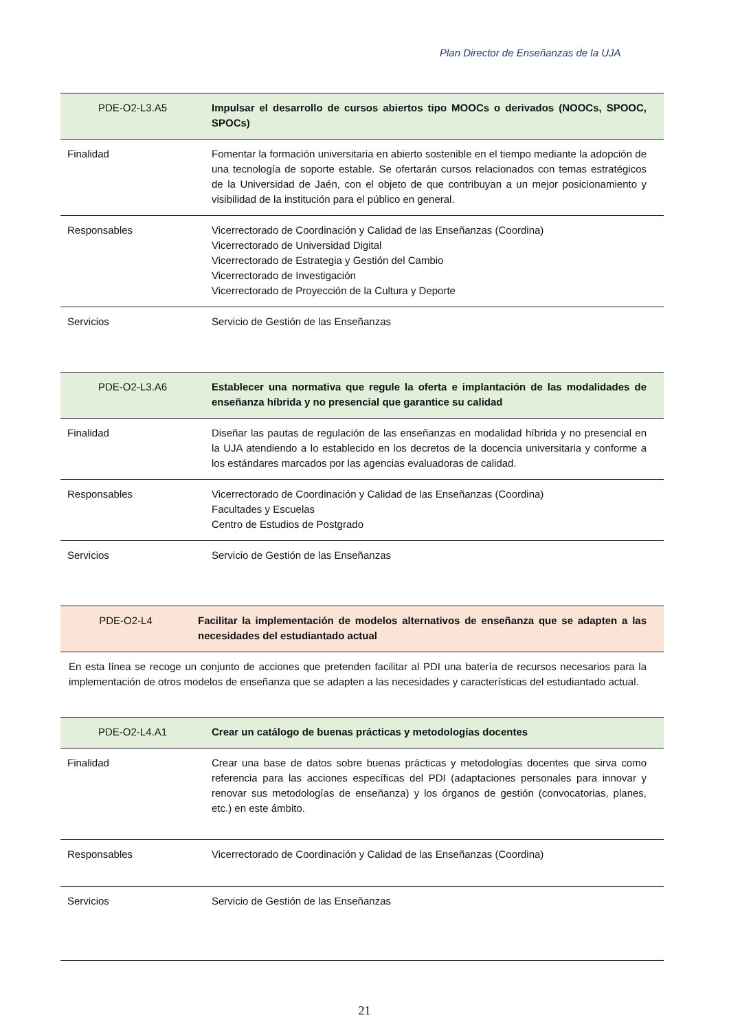Plan Director de Enseñanzas de la UJA
| PDE-O2-L3.A5 | Impulsar el desarrollo de cursos abiertos tipo MOOCs o derivados (NOOCs, SPOOC, SPOCs) |
| Finalidad | Fomentar la formación universitaria en abierto sostenible en el tiempo mediante la adopción de una tecnología de soporte estable. Se ofertarán cursos relacionados con temas estratégicos de la Universidad de Jaén, con el objeto de que contribuyan a un mejor posicionamiento y visibilidad de la institución para el público en general. |
| Responsables | Vicerrectorado de Coordinación y Calidad de las Enseñanzas (Coordina) Vicerrectorado de Universidad Digital Vicerrectorado de Estrategia y Gestión del Cambio Vicerrectorado de Investigación Vicerrectorado de Proyección de la Cultura y Deporte |
| Servicios | Servicio de Gestión de las Enseñanzas |
| PDE-O2-L3.A6 | Establecer una normativa que regule la oferta e implantación de las modalidades de enseñanza híbrida y no presencial que garantice su calidad |
| Finalidad | Diseñar las pautas de regulación de las enseñanzas en modalidad híbrida y no presencial en la UJA atendiendo a lo establecido en los decretos de la docencia universitaria y conforme a los estándares marcados por las agencias evaluadoras de calidad. |
| Responsables | Vicerrectorado de Coordinación y Calidad de las Enseñanzas (Coordina) Facultades y Escuelas Centro de Estudios de Postgrado |
| Servicios | Servicio de Gestión de las Enseñanzas |
| PDE-O2-L4 | Facilitar la implementación de modelos alternativos de enseñanza que se adapten a las necesidades del estudiantado actual |
En esta línea se recoge un conjunto de acciones que pretenden facilitar al PDI una batería de recursos necesarios para la implementación de otros modelos de enseñanza que se adapten a las necesidades y características del estudiantado actual.
| PDE-O2-L4.A1 | Crear un catálogo de buenas prácticas y metodologías docentes |
| Finalidad | Crear una base de datos sobre buenas prácticas y metodologías docentes que sirva como referencia para las acciones específicas del PDI (adaptaciones personales para innovar y renovar sus metodologías de enseñanza) y los órganos de gestión (convocatorias, planes, etc.) en este ámbito. |
| Responsables | Vicerrectorado de Coordinación y Calidad de las Enseñanzas (Coordina) |
| Servicios | Servicio de Gestión de las Enseñanzas |
21